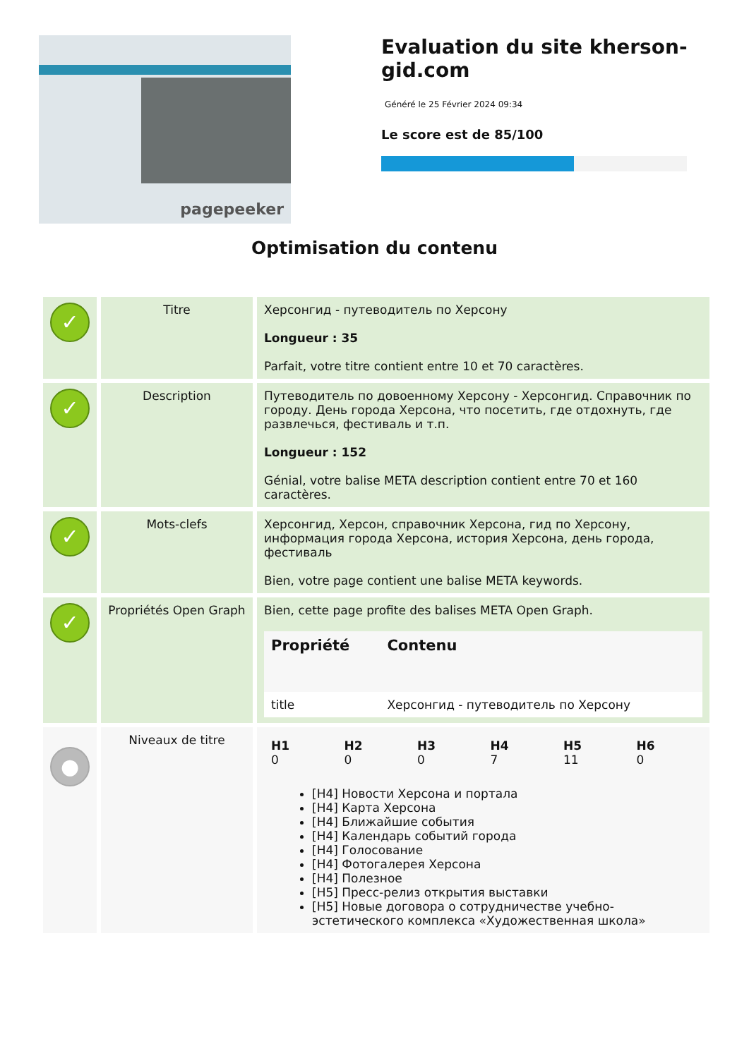pagepeeker
Evaluation du site kherson-gid.com
Généré le 25 Février 2024 09:34
Le score est de 85/100
Optimisation du contenu
| ✓ | Titre | Херсонгид - путеводитель по Херсону Longueur : 35 Parfait, votre titre contient entre 10 et 70 caractères. |
| ✓ | Description | Путеводитель по довоенному Херсону - Херсонгид. Справочник по городу. День города Херсона, что посетить, где отдохнуть, где развлечься, фестиваль и т.п. Longueur : 152 Génial, votre balise META description contient entre 70 et 160 caractères. |
| ✓ | Mots-clefs | Херсонгид, Херсон, справочник Херсона, гид по Херсону, информация города Херсона, история Херсона, день города, фестиваль Bien, votre page contient une balise META keywords. |
| ✓ | Propriétés Open Graph | Bien, cette page profite des balises META Open Graph. / Propriété / Contenu / / --- / --- / / title / Херсонгид - путеводитель по Херсону / |
| ● | Niveaux de titre | / H1 0 / H2 0 / H3 0 / H4 7 / H5 11 / H6 0 / [H4] Новости Херсона и портала [H4] Карта Херсона [H4] Ближайшие события [H4] Календарь событий города [H4] Голосование [H4] Фотогалерея Херсона [H4] Полезное [H5] Пресс-релиз открытия выставки [H5] Новые договора о сотрудничестве учебно-эстетического комплекса «Художественная школа» |